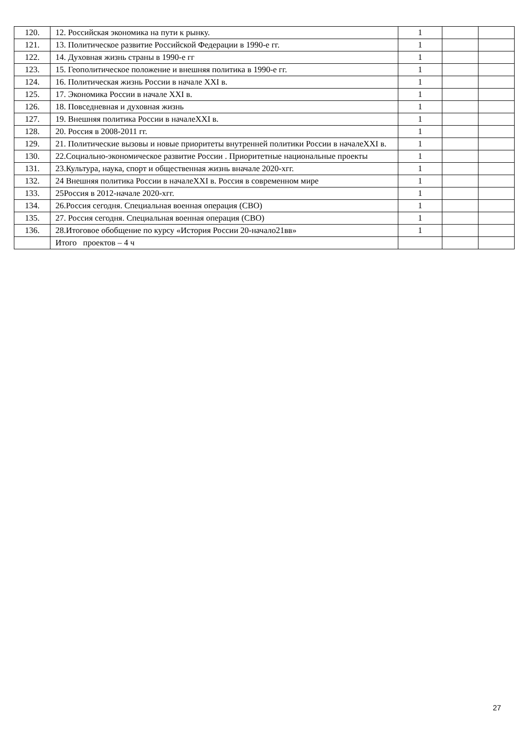| 120. | 12. Российская экономика на пути к рынку. | 1 | | |
| 121. | 13. Политическое развитие Российской Федерации в 1990-е гг. | 1 | | |
| 122. | 14. Духовная жизнь страны в 1990-е гг | 1 | | |
| 123. | 15. Геополитическое положение и внешняя политика в 1990-е гг. | 1 | | |
| 124. | 16. Политическая жизнь России в начале XXI в. | 1 | | |
| 125. | 17. Экономика России в начале XXI в. | 1 | | |
| 126. | 18. Повседневная и духовная жизнь | 1 | | |
| 127. | 19. Внешняя политика России в началеXXI в. | 1 | | |
| 128. | 20. Россия в 2008-2011 гг. | 1 | | |
| 129. | 21. Политические вызовы и новые приоритеты внутренней политики России в началеXXI в. | 1 | | |
| 130. | 22.Социально-экономическое развитие России . Приоритетные национальные проекты | 1 | | |
| 131. | 23.Культура, наука, спорт и общественная жизнь вначале 2020-хгг. | 1 | | |
| 132. | 24 Внешняя политика России в началеXXI в. Россия в современном мире | 1 | | |
| 133. | 25Россия в 2012-начале 2020-хгг. | 1 | | |
| 134. | 26.Россия сегодня. Специальная военная операция (СВО) | 1 | | |
| 135. | 27. Россия сегодня. Специальная военная операция (СВО) | 1 | | |
| 136. | 28.Итоговое обобщение по курсу «История России 20-начало21вв» | 1 | | |
| | Итого проектов – 4 ч | | | |
27